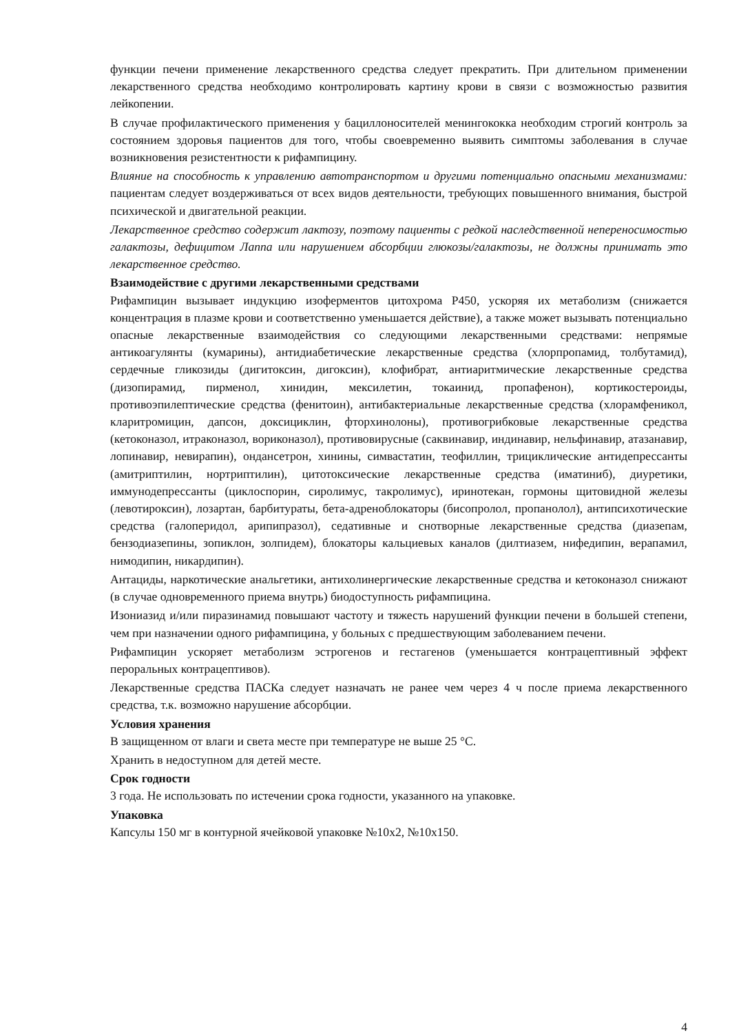функции печени применение лекарственного средства следует прекратить. При длительном применении лекарственного средства необходимо контролировать картину крови в связи с возможностью развития лейкопении.
В случае профилактического применения у бациллоносителей менингококка необходим строгий контроль за состоянием здоровья пациентов для того, чтобы своевременно выявить симптомы заболевания в случае возникновения резистентности к рифампицину.
Влияние на способность к управлению автотранспортом и другими потенциально опасными механизмами: пациентам следует воздерживаться от всех видов деятельности, требующих повышенного внимания, быстрой психической и двигательной реакции.
Лекарственное средство содержит лактозу, поэтому пациенты с редкой наследственной непереносимостью галактозы, дефицитом Лаппа или нарушением абсорбции глюкозы/галактозы, не должны принимать это лекарственное средство.
Взаимодействие с другими лекарственными средствами
Рифампицин вызывает индукцию изоферментов цитохрома Р450, ускоряя их метаболизм (снижается концентрация в плазме крови и соответственно уменьшается действие), а также может вызывать потенциально опасные лекарственные взаимодействия со следующими лекарственными средствами: непрямые антикоагулянты (кумарины), антидиабетические лекарственные средства (хлорпропамид, толбутамид), сердечные гликозиды (дигитоксин, дигоксин), клофибрат, антиаритмические лекарственные средства (дизопирамид, пирменол, хинидин, мексилетин, токаинид, пропафенон), кортикостероиды, противоэпилептические средства (фенитоин), антибактериальные лекарственные средства (хлорамфеникол, кларитромицин, дапсон, доксициклин, фторхинолоны), противогрибковые лекарственные средства (кетоконазол, итраконазол, вориконазол), противовирусные (саквинавир, индинавир, нельфинавир, атазанавир, лопинавир, невирапин), ондансетрон, хинины, симвастатин, теофиллин, трициклические антидепрессанты (амитриптилин, нортриптилин), цитотоксические лекарственные средства (иматиниб), диуретики, иммунодепрессанты (циклоспорин, сиролимус, такролимус), иринотекан, гормоны щитовидной железы (левотироксин), лозартан, барбитураты, бета-адреноблокаторы (бисопролол, пропанолол), антипсихотические средства (галоперидол, арипипразол), седативные и снотворные лекарственные средства (диазепам, бензодиазепины, зопиклон, золпидем), блокаторы кальциевых каналов (дилтиазем, нифедипин, верапамил, нимодипин, никардипин).
Антациды, наркотические анальгетики, антихолинергические лекарственные средства и кетоконазол снижают (в случае одновременного приема внутрь) биодоступность рифампицина.
Изониазид и/или пиразинамид повышают частоту и тяжесть нарушений функции печени в большей степени, чем при назначении одного рифампицина, у больных с предшествующим заболеванием печени.
Рифампицин ускоряет метаболизм эстрогенов и гестагенов (уменьшается контрацептивный эффект пероральных контрацептивов).
Лекарственные средства ПАСКа следует назначать не ранее чем через 4 ч после приема лекарственного средства, т.к. возможно нарушение абсорбции.
Условия хранения
В защищенном от влаги и света месте при температуре не выше 25 °С.
Хранить в недоступном для детей месте.
Срок годности
3 года. Не использовать по истечении срока годности, указанного на упаковке.
Упаковка
Капсулы 150 мг в контурной ячейковой упаковке №10х2, №10х150.
4